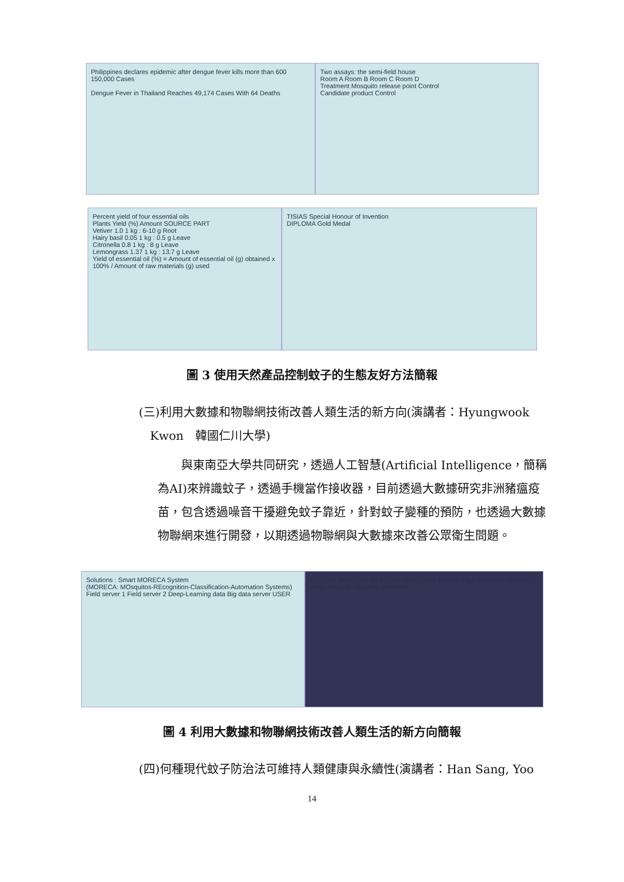Philippines declares epidemic after dengue fever kills more than 600
150,000 Cases
Dengue Fever in Thailand Reaches 49,174 Cases With 64 Deaths
Two assays: the semi-field house
Room A Room B Room C Room D
Treatment Mosquito release point Control
Candidate product Control
Percent yield of four essential oils
Plants Yield (%) Amount SOURCE PART
Vetiver 1.0 1 kg : 6-10 g Root
Hairy basil 0.05 1 kg : 0.5 g Leave
Citronella 0.8 1 kg : 8 g Leave
Lemongrass 1.37 1 kg : 13.7 g Leave
Yield of essential oil (%) = Amount of essential oil (g) obtained x 100% / Amount of raw materials (g) used
TISIAS Special Honour of Invention
DIPLOMA Gold Medal
圖 3 使用天然產品控制蚊子的生態友好方法簡報
(三)利用大數據和物聯網技術改善人類生活的新方向(演講者：Hyungwook
Kwon　韓國仁川大學)
　　與東南亞大學共同研究，透過人工智慧(Artificial Intelligence，簡稱為AI)來辨識蚊子，透過手機當作接收器，目前透過大數據研究非洲豬瘟疫苗，包含透過噪音干擾避免蚊子靠近，針對蚊子變種的預防，也透過大數據物聯網來進行開發，以期透過物聯網與大數據來改善公眾衛生問題。
Solutions : Smart MORECA System
(MORECA: MOsquitos-REcognition-Classification-Automation Systems)
Field server 1 Field server 2 Deep-Learning data Big data server USER
Example: Basic idea for a novel surveillance system: High sensitivity biosensor using mosquito olfactory receptors
圖 4 利用大數據和物聯網技術改善人類生活的新方向簡報
(四)何種現代蚊子防治法可維持人類健康與永續性(演講者：Han Sang, Yoo
14